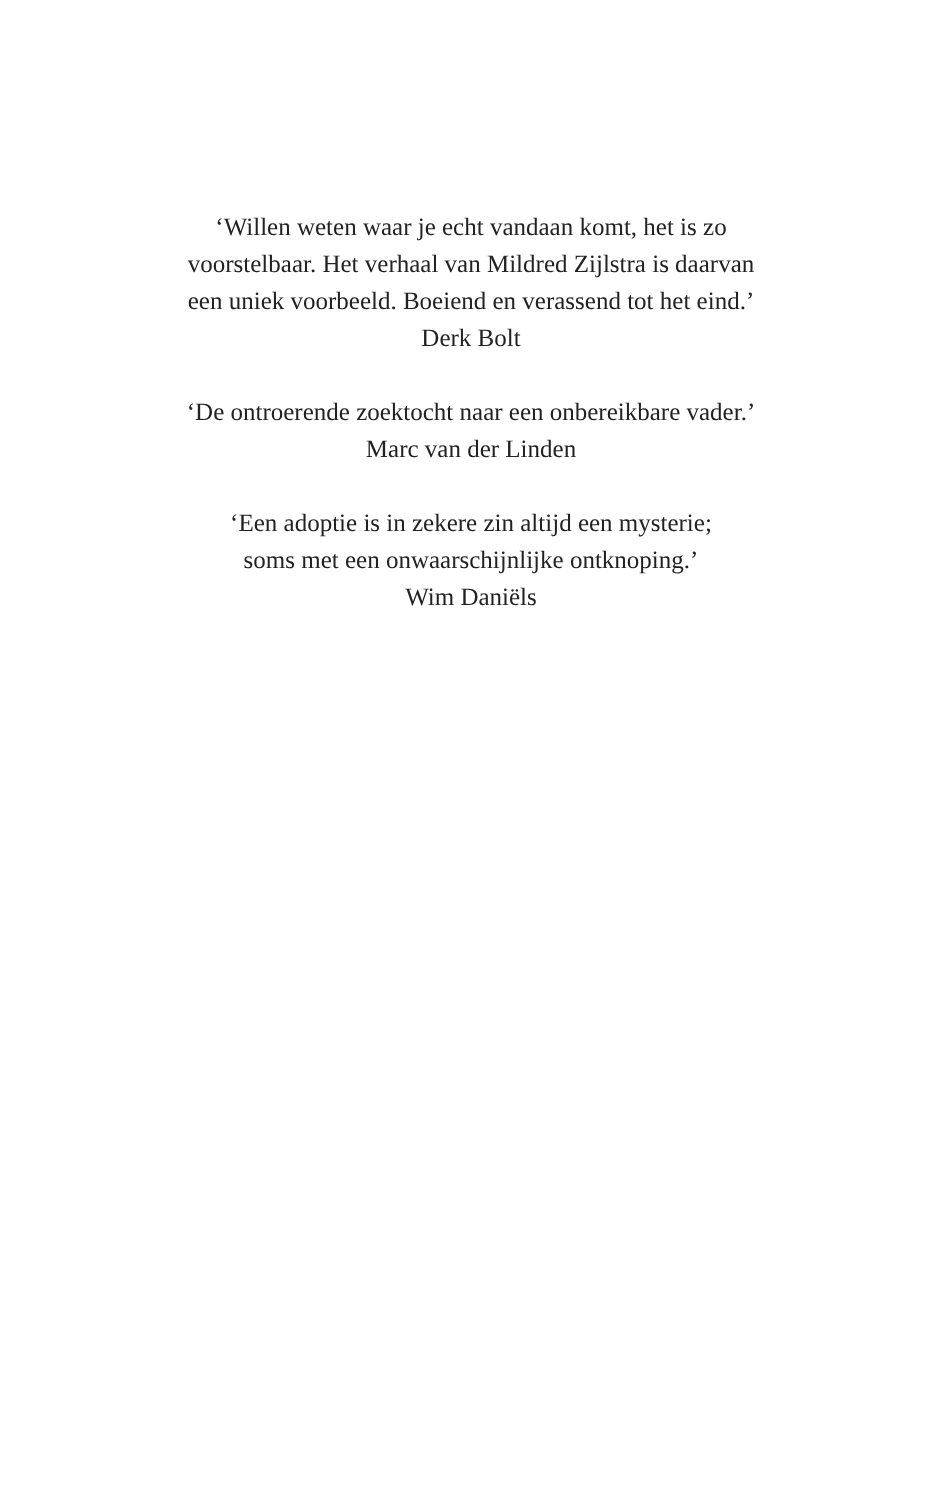‘Willen weten waar je echt vandaan komt, het is zo
voorstelbaar. Het verhaal van Mildred Zijlstra is daarvan
een uniek voorbeeld. Boeiend en verassend tot het eind.’
Derk Bolt
‘De ontroerende zoektocht naar een onbereikbare vader.’
Marc van der Linden
‘Een adoptie is in zekere zin altijd een mysterie;
soms met een onwaarschijnlijke ontknoping.’
Wim Daniëls